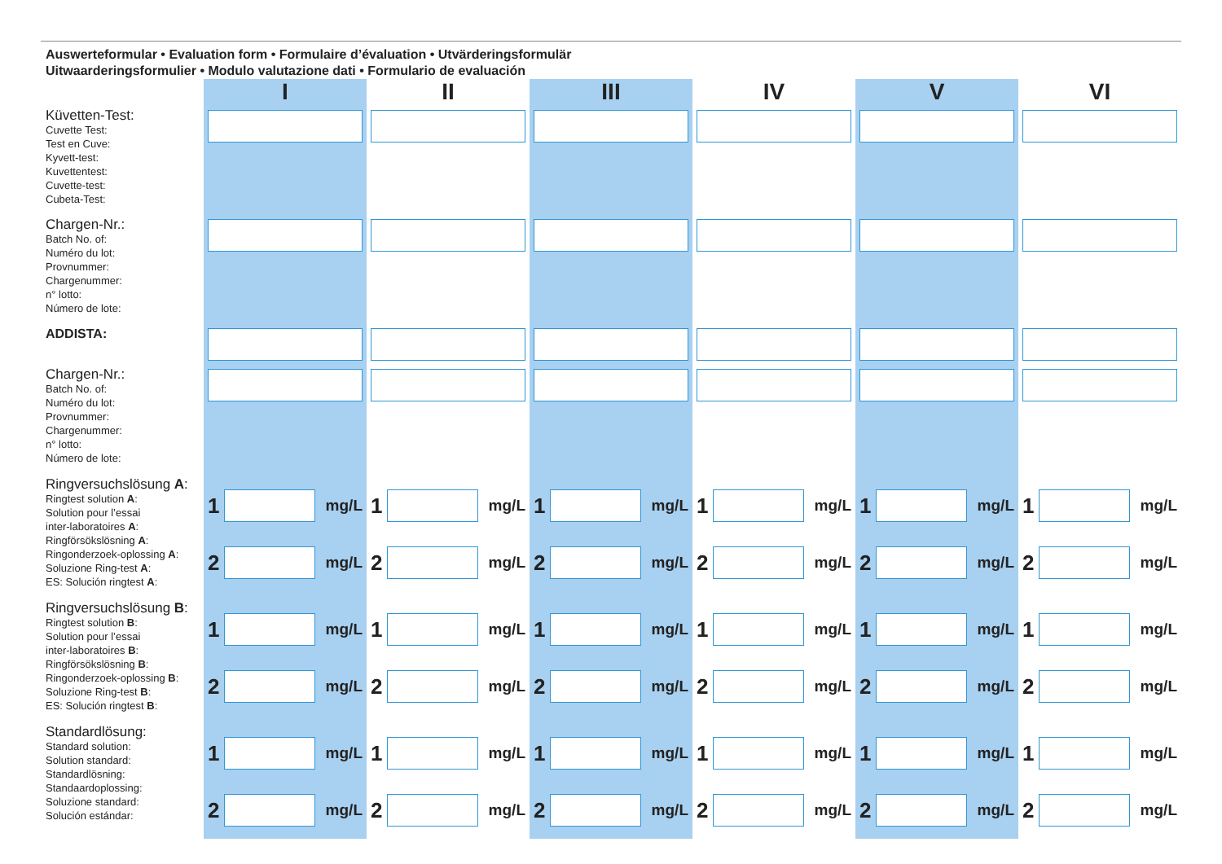Auswerteformular • Evaluation form • Formulaire d’évaluation • Utvärderingsformulär
Uitwaarderingsformulier • Modulo valutazione dati • Formulario de evaluación
| | I | II | III | IV | V | VI |
| Küvetten-Test: Cuvette Test: Test en Cuve: Kyvett-test: Kuvettentest: Cuvette-test: Cubeta-Test: | | | | | | |
| Chargen-Nr.: Batch No. of: Numéro du lot: Provnummer: Chargenummer: n° lotto: Número de lote: | | | | | | |
| ADDISTA: | | | | | | |
| Chargen-Nr.: Batch No. of: Numéro du lot: Provnummer: Chargenummer: n° lotto: Número de lote: | | | | | | |
| Ringversuchslösung A : Ringtest solution A : Solution pour l’essai inter-laboratoires A : Ringförsökslösning A : Ringonderzoek-oplossing A : Soluzione Ring-test A : ES: Solución ringtest A : | 1 mg/L 2 mg/L | 1 mg/L 2 mg/L | 1 mg/L 2 mg/L | 1 mg/L 2 mg/L | 1 mg/L 2 mg/L | 1 mg/L 2 mg/L |
| Ringversuchslösung B : Ringtest solution B : Solution pour l’essai inter-laboratoires B : Ringförsökslösning B : Ringonderzoek-oplossing B : Soluzione Ring-test B : ES: Solución ringtest B : | 1 mg/L 2 mg/L | 1 mg/L 2 mg/L | 1 mg/L 2 mg/L | 1 mg/L 2 mg/L | 1 mg/L 2 mg/L | 1 mg/L 2 mg/L |
| Standardlösung: Standard solution: Solution standard: Standardlösning: Standaardoplossing: Soluzione standard: Solución estándar: | 1 mg/L 2 mg/L | 1 mg/L 2 mg/L | 1 mg/L 2 mg/L | 1 mg/L 2 mg/L | 1 mg/L 2 mg/L | 1 mg/L 2 mg/L |